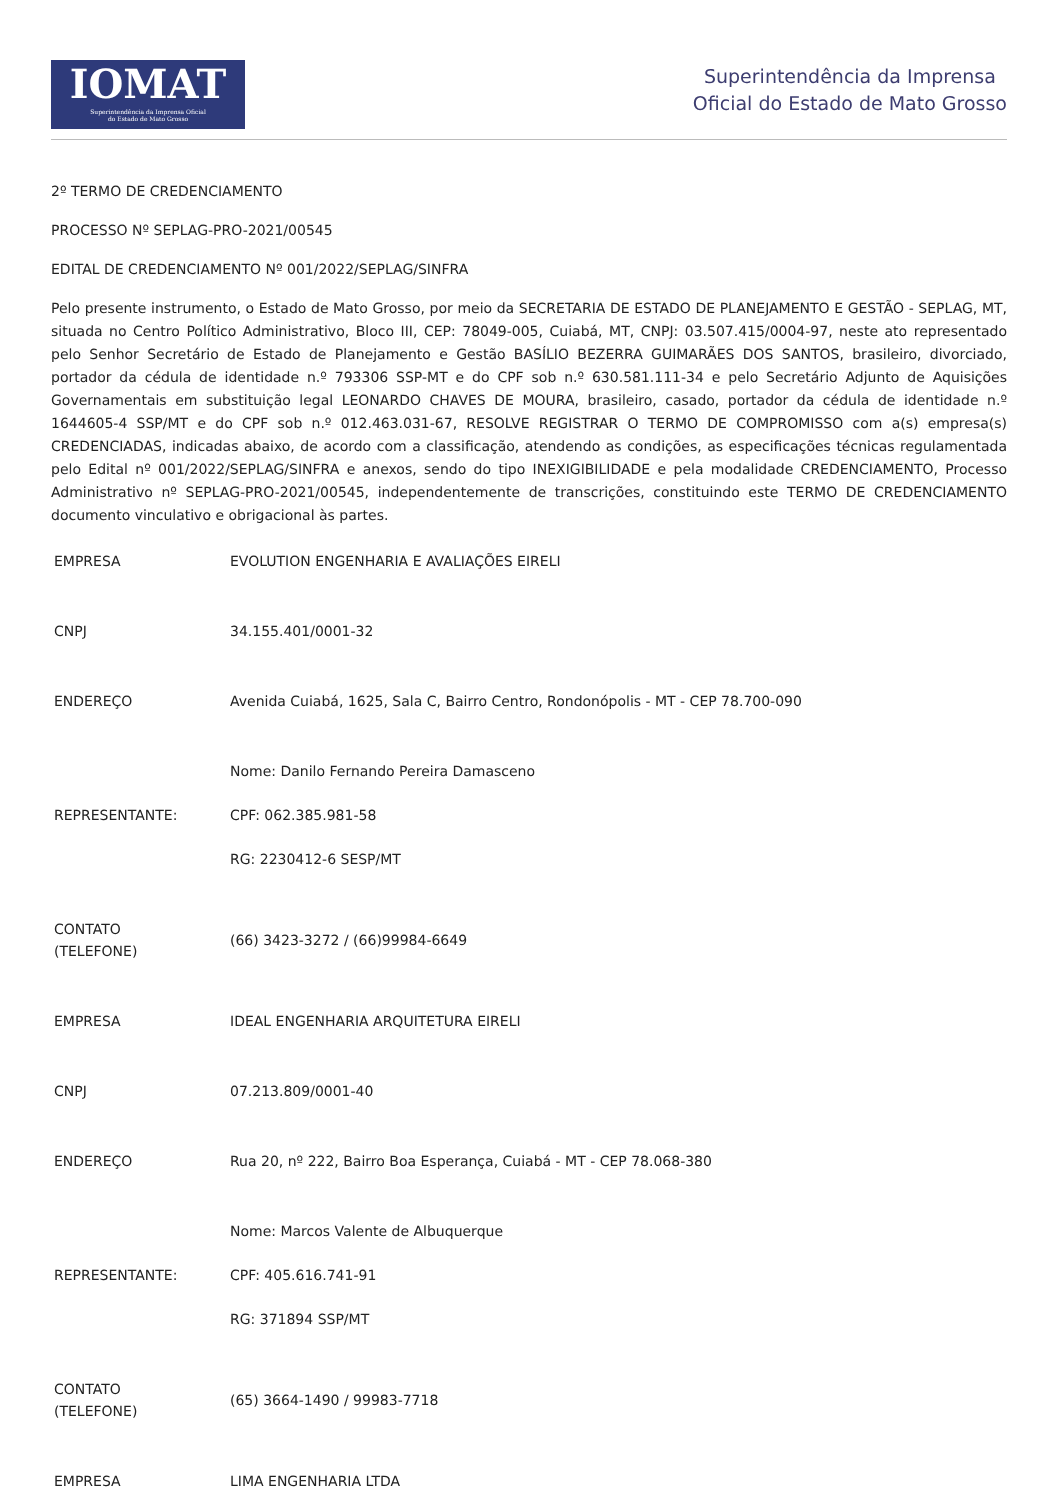IOMAT
Superintendência da Imprensa Oficial
do Estado de Mato Grosso
Superintendência da Imprensa
Oficial do Estado de Mato Grosso
2º TERMO DE CREDENCIAMENTO
PROCESSO Nº SEPLAG-PRO-2021/00545
EDITAL DE CREDENCIAMENTO Nº 001/2022/SEPLAG/SINFRA
Pelo presente instrumento, o Estado de Mato Grosso, por meio da SECRETARIA DE ESTADO DE PLANEJAMENTO E GESTÃO - SEPLAG, MT, situada no Centro Político Administrativo, Bloco III, CEP: 78049-005, Cuiabá, MT, CNPJ: 03.507.415/0004-97, neste ato representado pelo Senhor Secretário de Estado de Planejamento e Gestão BASÍLIO BEZERRA GUIMARÃES DOS SANTOS, brasileiro, divorciado, portador da cédula de identidade n.º 793306 SSP-MT e do CPF sob n.º 630.581.111-34 e pelo Secretário Adjunto de Aquisições Governamentais em substituição legal LEONARDO CHAVES DE MOURA, brasileiro, casado, portador da cédula de identidade n.º 1644605-4 SSP/MT e do CPF sob n.º 012.463.031-67, RESOLVE REGISTRAR O TERMO DE COMPROMISSO com a(s) empresa(s) CREDENCIADAS, indicadas abaixo, de acordo com a classificação, atendendo as condições, as especificações técnicas regulamentada pelo Edital nº 001/2022/SEPLAG/SINFRA e anexos, sendo do tipo INEXIGIBILIDADE e pela modalidade CREDENCIAMENTO, Processo Administrativo nº SEPLAG-PRO-2021/00545, independentemente de transcrições, constituindo este TERMO DE CREDENCIAMENTO documento vinculativo e obrigacional às partes.
| EMPRESA | EVOLUTION ENGENHARIA E AVALIAÇÕES EIRELI |
| CNPJ | 34.155.401/0001-32 |
| ENDEREÇO | Avenida Cuiabá, 1625, Sala C, Bairro Centro, Rondonópolis - MT - CEP 78.700-090 |
| REPRESENTANTE: | Nome: Danilo Fernando Pereira Damasceno CPF: 062.385.981-58 RG: 2230412-6 SESP/MT |
| CONTATO (TELEFONE) | (66) 3423-3272 / (66)99984-6649 |
| EMPRESA | IDEAL ENGENHARIA ARQUITETURA EIRELI |
| CNPJ | 07.213.809/0001-40 |
| ENDEREÇO | Rua 20, nº 222, Bairro Boa Esperança, Cuiabá - MT - CEP 78.068-380 |
| REPRESENTANTE: | Nome: Marcos Valente de Albuquerque CPF: 405.616.741-91 RG: 371894 SSP/MT |
| CONTATO (TELEFONE) | (65) 3664-1490 / 99983-7718 |
| EMPRESA | LIMA ENGENHARIA LTDA |